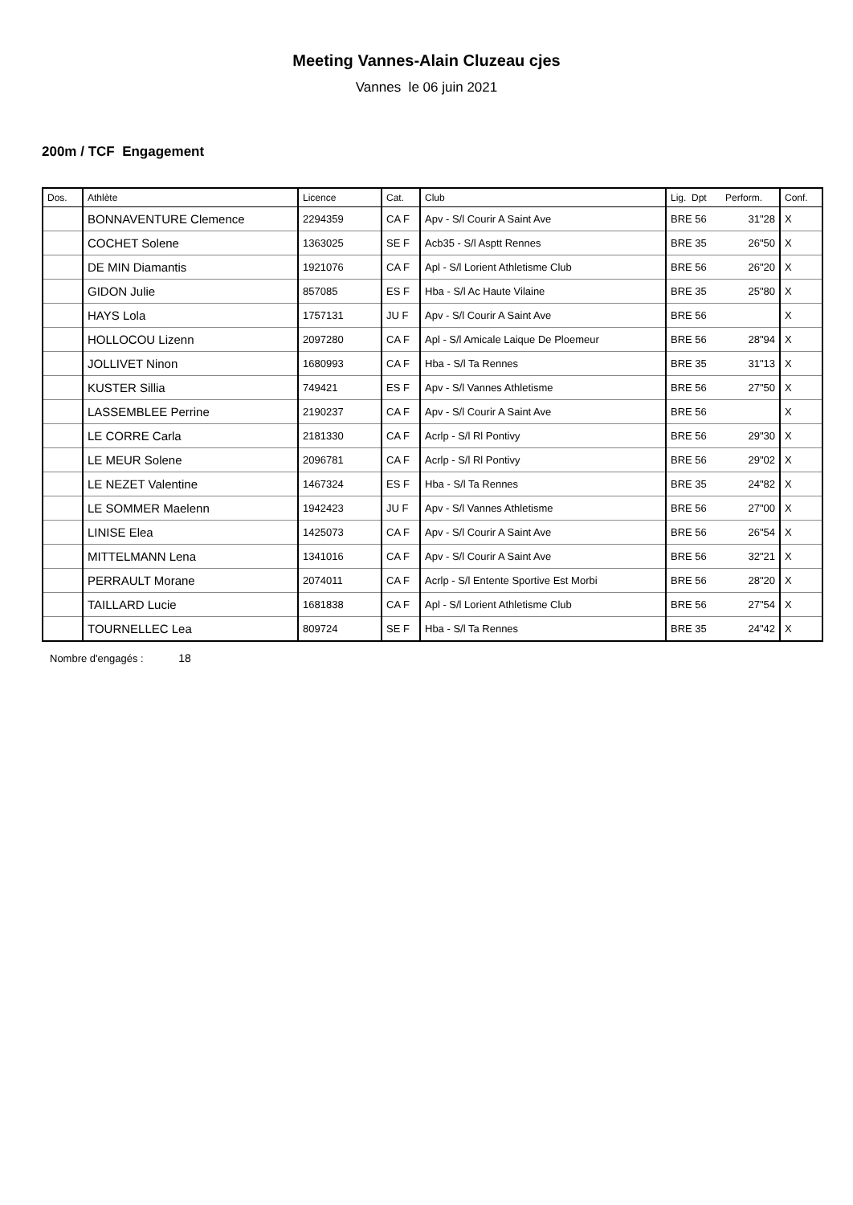Meeting Vannes-Alain Cluzeau cjes
Vannes le 06 juin 2021
200m / TCF Engagement
| Dos. | Athlète | Licence | Cat. | Club | Lig. Dpt Perform. | Conf. |
| --- | --- | --- | --- | --- | --- | --- |
| | BONNAVENTURE Clemence | 2294359 | CA F | Apv - S/l Courir A Saint Ave | BRE 56 31"28 | X |
| | COCHET Solene | 1363025 | SE F | Acb35 - S/l Asptt Rennes | BRE 35 26"50 | X |
| | DE MIN Diamantis | 1921076 | CA F | Apl - S/l Lorient Athletisme Club | BRE 56 26"20 | X |
| | GIDON Julie | 857085 | ES F | Hba - S/l Ac Haute Vilaine | BRE 35 25"80 | X |
| | HAYS Lola | 1757131 | JU F | Apv - S/l Courir A Saint Ave | BRE 56 | X |
| | HOLLOCOU Lizenn | 2097280 | CA F | Apl - S/l Amicale Laique De Ploemeur | BRE 56 28"94 | X |
| | JOLLIVET Ninon | 1680993 | CA F | Hba - S/l Ta Rennes | BRE 35 31"13 | X |
| | KUSTER Sillia | 749421 | ES F | Apv - S/l Vannes Athletisme | BRE 56 27"50 | X |
| | LASSEMBLEE Perrine | 2190237 | CA F | Apv - S/l Courir A Saint Ave | BRE 56 | X |
| | LE CORRE Carla | 2181330 | CA F | Acrlp - S/l Rl Pontivy | BRE 56 29"30 | X |
| | LE MEUR Solene | 2096781 | CA F | Acrlp - S/l Rl Pontivy | BRE 56 29"02 | X |
| | LE NEZET Valentine | 1467324 | ES F | Hba - S/l Ta Rennes | BRE 35 24"82 | X |
| | LE SOMMER Maelenn | 1942423 | JU F | Apv - S/l Vannes Athletisme | BRE 56 27"00 | X |
| | LINISE Elea | 1425073 | CA F | Apv - S/l Courir A Saint Ave | BRE 56 26"54 | X |
| | MITTELMANN Lena | 1341016 | CA F | Apv - S/l Courir A Saint Ave | BRE 56 32"21 | X |
| | PERRAULT Morane | 2074011 | CA F | Acrlp - S/l Entente Sportive Est Morbi | BRE 56 28"20 | X |
| | TAILLARD Lucie | 1681838 | CA F | Apl - S/l Lorient Athletisme Club | BRE 56 27"54 | X |
| | TOURNELLEC Lea | 809724 | SE F | Hba - S/l Ta Rennes | BRE 35 24"42 | X |
Nombre d'engagés : 18